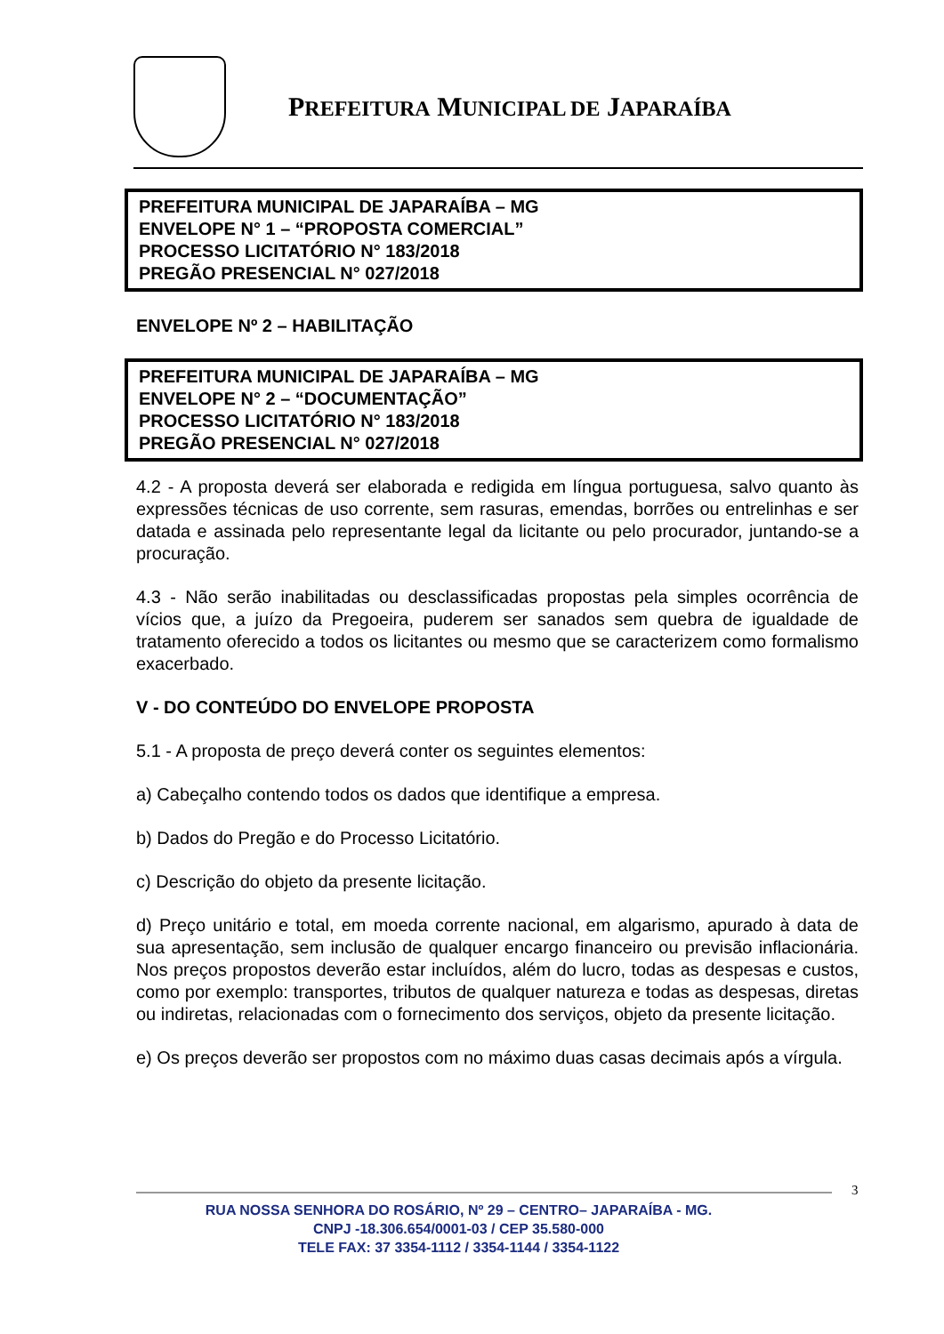PREFEITURA MUNICIPAL DE JAPARAÍBA
PREFEITURA MUNICIPAL DE JAPARAÍBA – MG
ENVELOPE N° 1 – “PROPOSTA COMERCIAL”
PROCESSO LICITATÓRIO N° 183/2018
PREGÃO PRESENCIAL N° 027/2018
ENVELOPE Nº 2 – HABILITAÇÃO
PREFEITURA MUNICIPAL DE JAPARAÍBA – MG
ENVELOPE N° 2 – “DOCUMENTAÇÃO”
PROCESSO LICITATÓRIO N° 183/2018
PREGÃO PRESENCIAL N° 027/2018
4.2 - A proposta deverá ser elaborada e redigida em língua portuguesa, salvo quanto às expressões técnicas de uso corrente, sem rasuras, emendas, borrões ou entrelinhas e ser datada e assinada pelo representante legal da licitante ou pelo procurador, juntando-se a procuração.
4.3 - Não serão inabilitadas ou desclassificadas propostas pela simples ocorrência de vícios que, a juízo da Pregoeira, puderem ser sanados sem quebra de igualdade de tratamento oferecido a todos os licitantes ou mesmo que se caracterizem como formalismo exacerbado.
V - DO CONTEÚDO DO ENVELOPE PROPOSTA
5.1 - A proposta de preço deverá conter os seguintes elementos:
a) Cabeçalho contendo todos os dados que identifique a empresa.
b) Dados do Pregão e do Processo Licitatório.
c) Descrição do objeto da presente licitação.
d) Preço unitário e total, em moeda corrente nacional, em algarismo, apurado à data de sua apresentação, sem inclusão de qualquer encargo financeiro ou previsão inflacionária. Nos preços propostos deverão estar incluídos, além do lucro, todas as despesas e custos, como por exemplo: transportes, tributos de qualquer natureza e todas as despesas, diretas ou indiretas, relacionadas com o fornecimento dos serviços, objeto da presente licitação.
e) Os preços deverão ser propostos com no máximo duas casas decimais após a vírgula.
3
RUA NOSSA SENHORA DO ROSÁRIO, Nº 29 – CENTRO– JAPARAÍBA - MG.
CNPJ -18.306.654/0001-03 / CEP 35.580-000
TELE FAX: 37 3354-1112 / 3354-1144 / 3354-1122